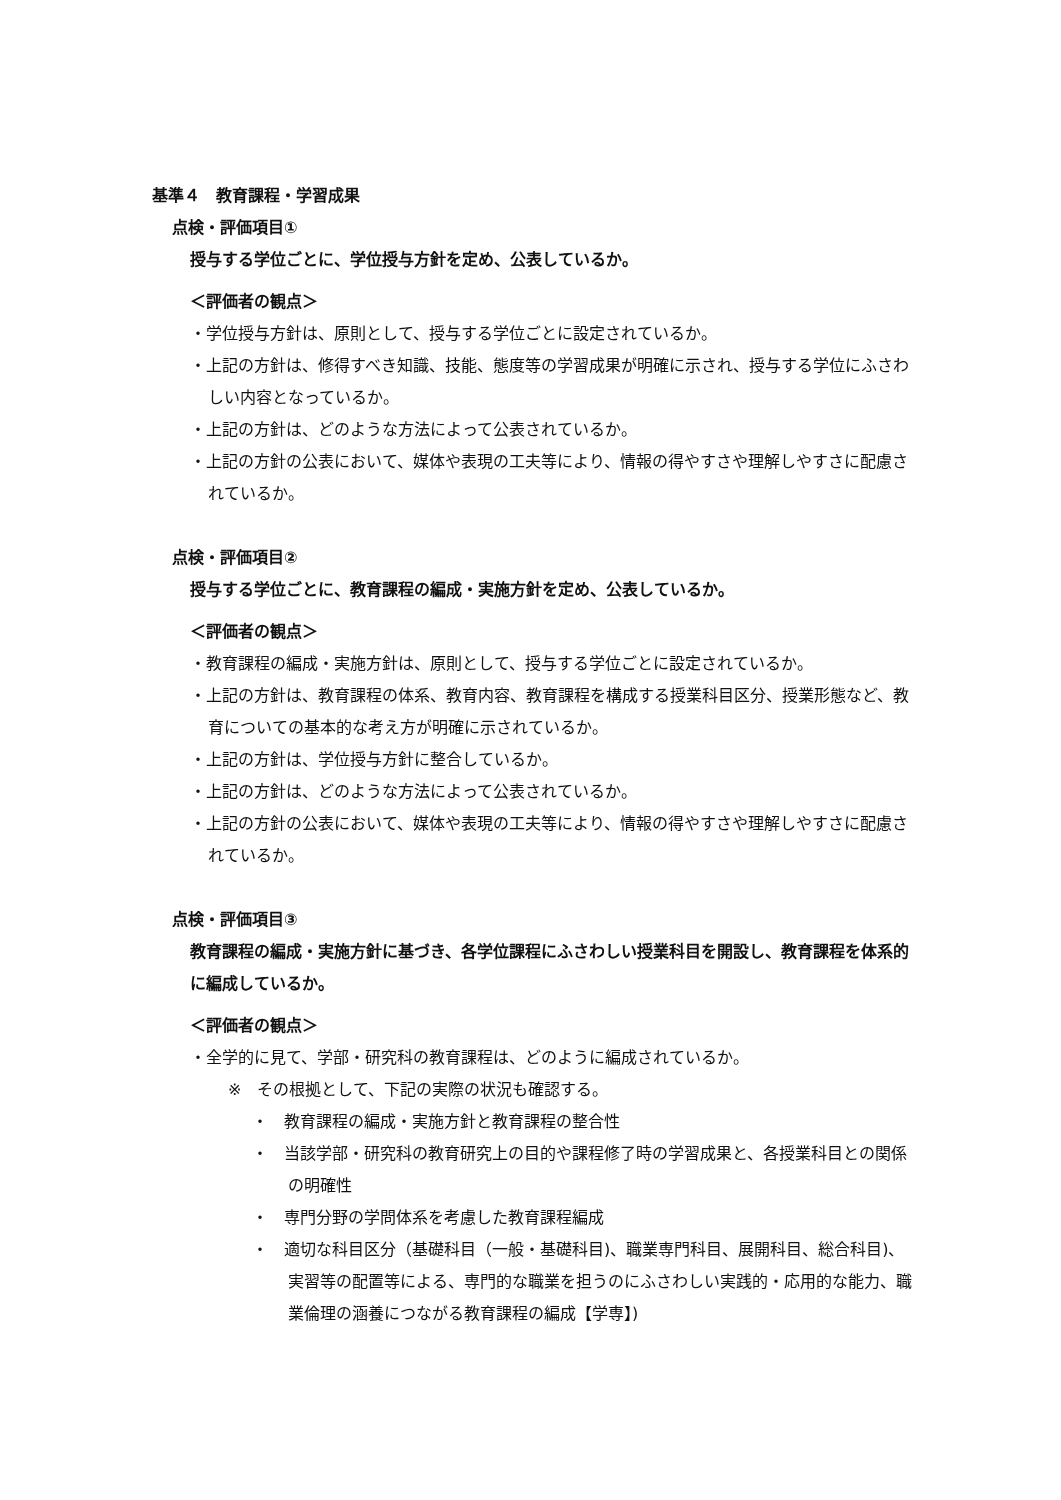基準４　教育課程・学習成果
点検・評価項目①
授与する学位ごとに、学位授与方針を定め、公表しているか。
＜評価者の観点＞
・学位授与方針は、原則として、授与する学位ごとに設定されているか。
・上記の方針は、修得すべき知識、技能、態度等の学習成果が明確に示され、授与する学位にふさわしい内容となっているか。
・上記の方針は、どのような方法によって公表されているか。
・上記の方針の公表において、媒体や表現の工夫等により、情報の得やすさや理解しやすさに配慮されているか。
点検・評価項目②
授与する学位ごとに、教育課程の編成・実施方針を定め、公表しているか。
＜評価者の観点＞
・教育課程の編成・実施方針は、原則として、授与する学位ごとに設定されているか。
・上記の方針は、教育課程の体系、教育内容、教育課程を構成する授業科目区分、授業形態など、教育についての基本的な考え方が明確に示されているか。
・上記の方針は、学位授与方針に整合しているか。
・上記の方針は、どのような方法によって公表されているか。
・上記の方針の公表において、媒体や表現の工夫等により、情報の得やすさや理解しやすさに配慮されているか。
点検・評価項目③
教育課程の編成・実施方針に基づき、各学位課程にふさわしい授業科目を開設し、教育課程を体系的に編成しているか。
＜評価者の観点＞
・全学的に見て、学部・研究科の教育課程は、どのように編成されているか。
※　その根拠として、下記の実際の状況も確認する。
・　教育課程の編成・実施方針と教育課程の整合性
・　当該学部・研究科の教育研究上の目的や課程修了時の学習成果と、各授業科目との関係の明確性
・　専門分野の学問体系を考慮した教育課程編成
・　適切な科目区分（基礎科目（一般・基礎科目)、職業専門科目、展開科目、総合科目)、実習等の配置等による、専門的な職業を担うのにふさわしい実践的・応用的な能力、職業倫理の涵養につながる教育課程の編成【学専】)